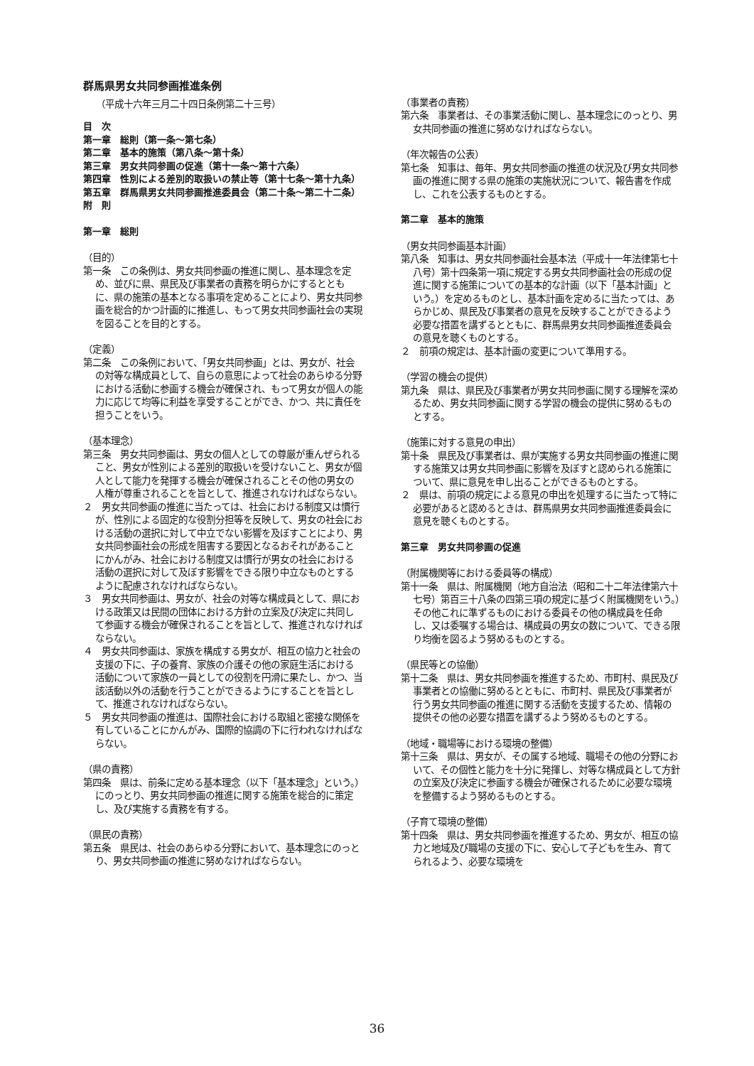群馬県男女共同参画推進条例
（平成十六年三月二十四日条例第二十三号）
目　次
第一章　総則（第一条～第七条）
第二章　基本的施策（第八条～第十条）
第三章　男女共同参画の促進（第十一条～第十六条）
第四章　性別による差別的取扱いの禁止等（第十七条～第十九条）
第五章　群馬県男女共同参画推進委員会（第二十条～第二十二条）
附　則
第一章　総則
（目的）
第一条　この条例は、男女共同参画の推進に関し、基本理念を定め、並びに県、県民及び事業者の責務を明らかにするとともに、県の施策の基本となる事項を定めることにより、男女共同参画を総合的かつ計画的に推進し、もって男女共同参画社会の実現を図ることを目的とする。
（定義）
第二条　この条例において、「男女共同参画」とは、男女が、社会の対等な構成員として、自らの意思によって社会のあらゆる分野における活動に参画する機会が確保され、もって男女が個人の能力に応じて均等に利益を享受することができ、かつ、共に責任を担うことをいう。
（基本理念）
第三条　男女共同参画は、男女の個人としての尊厳が重んぜられること、男女が性別による差別的取扱いを受けないこと、男女が個人として能力を発揮する機会が確保されることその他の男女の人権が尊重されることを旨として、推進されなければならない。
２　男女共同参画の推進に当たっては、社会における制度又は慣行が、性別による固定的な役割分担等を反映して、男女の社会における活動の選択に対して中立でない影響を及ぼすことにより、男女共同参画社会の形成を阻害する要因となるおそれがあることにかんがみ、社会における制度又は慣行が男女の社会における活動の選択に対して及ぼす影響をできる限り中立なものとするように配慮されなければならない。
３　男女共同参画は、男女が、社会の対等な構成員として、県における政策又は民間の団体における方針の立案及び決定に共同して参画する機会が確保されることを旨として、推進されなければならない。
４　男女共同参画は、家族を構成する男女が、相互の協力と社会の支援の下に、子の養育、家族の介護その他の家庭生活における活動について家族の一員としての役割を円滑に果たし、かつ、当該活動以外の活動を行うことができるようにすることを旨として、推進されなければならない。
５　男女共同参画の推進は、国際社会における取組と密接な関係を有していることにかんがみ、国際的協調の下に行われなければならない。
（県の責務）
第四条　県は、前条に定める基本理念（以下「基本理念」という。）にのっとり、男女共同参画の推進に関する施策を総合的に策定し、及び実施する責務を有する。
（県民の責務）
第五条　県民は、社会のあらゆる分野において、基本理念にのっとり、男女共同参画の推進に努めなければならない。
　
（事業者の責務）
第六条　事業者は、その事業活動に関し、基本理念にのっとり、男女共同参画の推進に努めなければならない。
（年次報告の公表）
第七条　知事は、毎年、男女共同参画の推進の状況及び男女共同参画の推進に関する県の施策の実施状況について、報告書を作成し、これを公表するものとする。
第二章　基本的施策
（男女共同参画基本計画）
第八条　知事は、男女共同参画社会基本法（平成十一年法律第七十八号）第十四条第一項に規定する男女共同参画社会の形成の促進に関する施策についての基本的な計画（以下「基本計画」という。）を定めるものとし、基本計画を定めるに当たっては、あらかじめ、県民及び事業者の意見を反映することができるよう必要な措置を講ずるとともに、群馬県男女共同参画推進委員会の意見を聴くものとする。
２　前項の規定は、基本計画の変更について準用する。
（学習の機会の提供）
第九条　県は、県民及び事業者が男女共同参画に関する理解を深めるため、男女共同参画に関する学習の機会の提供に努めるものとする。
（施策に対する意見の申出）
第十条　県民及び事業者は、県が実施する男女共同参画の推進に関する施策又は男女共同参画に影響を及ぼすと認められる施策について、県に意見を申し出ることができるものとする。
２　県は、前項の規定による意見の申出を処理するに当たって特に必要があると認めるときは、群馬県男女共同参画推進委員会に意見を聴くものとする。
第三章　男女共同参画の促進
（附属機関等における委員等の構成）
第十一条　県は、附属機関（地方自治法（昭和二十二年法律第六十七号）第百三十八条の四第三項の規定に基づく附属機関をいう。）その他これに準ずるものにおける委員その他の構成員を任命し、又は委嘱する場合は、構成員の男女の数について、できる限り均衡を図るよう努めるものとする。
（県民等との協働）
第十二条　県は、男女共同参画を推進するため、市町村、県民及び事業者との協働に努めるとともに、市町村、県民及び事業者が行う男女共同参画の推進に関する活動を支援するため、情報の提供その他の必要な措置を講ずるよう努めるものとする。
（地域・職場等における環境の整備）
第十三条　県は、男女が、その属する地域、職場その他の分野において、その個性と能力を十分に発揮し、対等な構成員として方針の立案及び決定に参画する機会が確保されるために必要な環境を整備するよう努めるものとする。
（子育て環境の整備）
第十四条　県は、男女共同参画を推進するため、男女が、相互の協力と地域及び職場の支援の下に、安心して子どもを生み、育てられるよう、必要な環境を
36